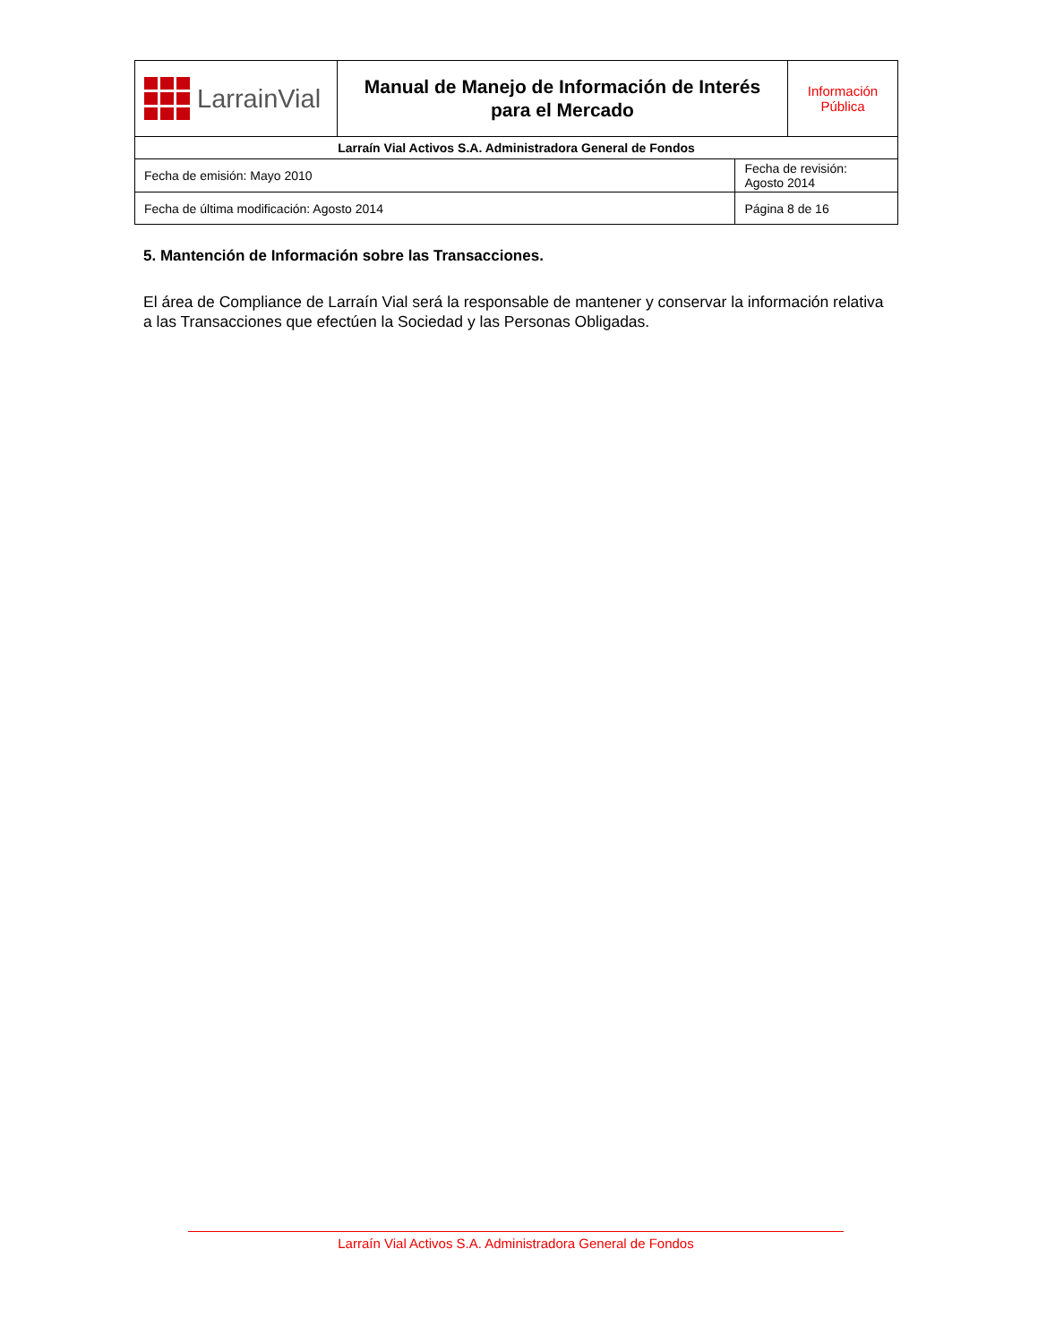| LarrainVial | Manual de Manejo de Información de Interés para el Mercado | | Información Pública |
| Larraín Vial Activos S.A. Administradora General de Fondos | | | |
| Fecha de emisión: Mayo 2010 | | Fecha de revisión: Agosto 2014 | |
| Fecha de última modificación: Agosto 2014 | | Página 8 de 16 | |
5. Mantención de Información sobre las Transacciones.
El área de Compliance de Larraín Vial será la responsable de mantener y conservar la información relativa a las Transacciones que efectúen la Sociedad y las Personas Obligadas.
Larraín Vial Activos S.A. Administradora General de Fondos